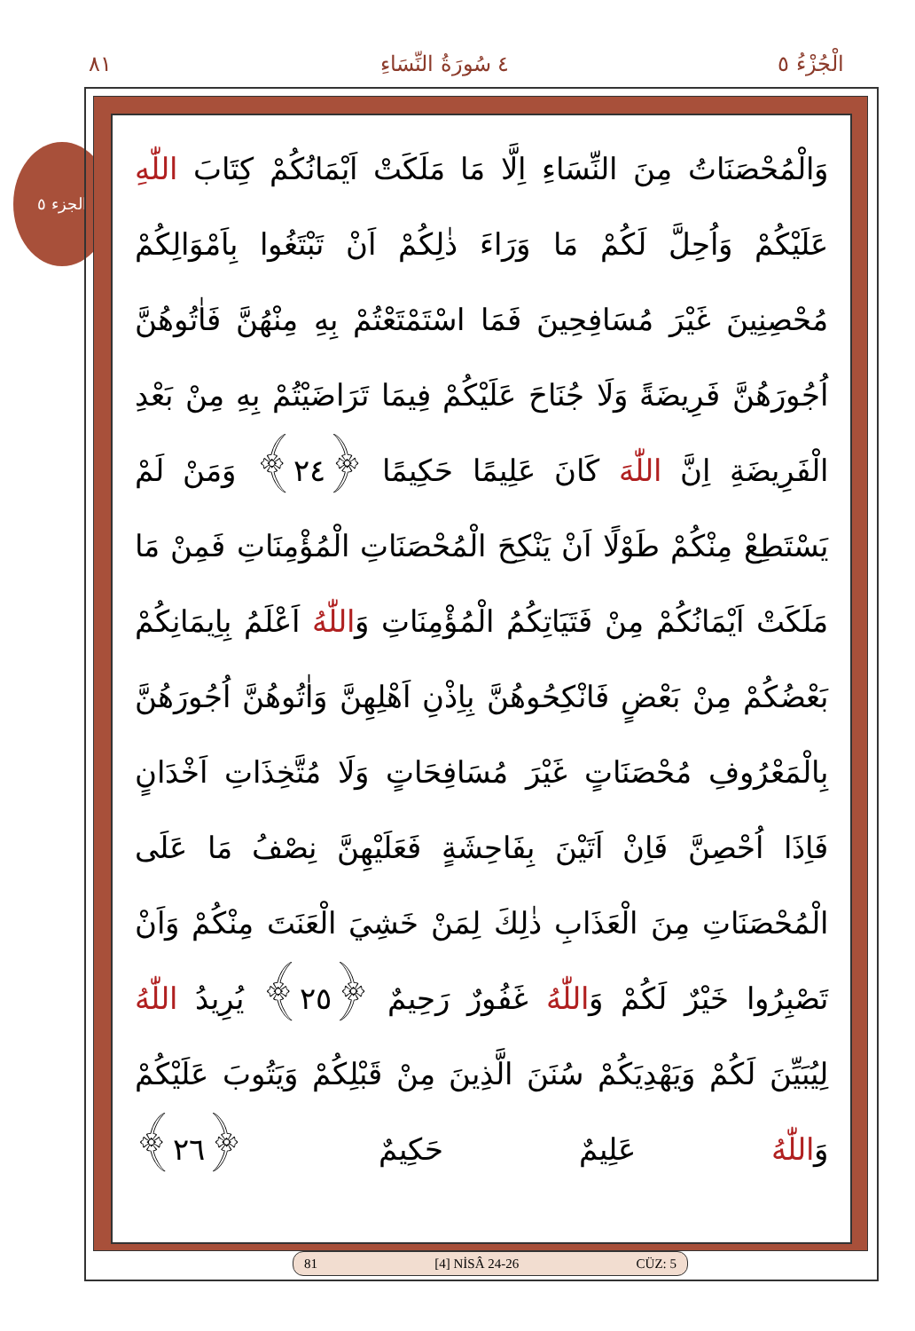٨١ ٤ سُورَةُ النِّسَاءِ الْجُزْءُ ٥
الجزء ٥
وَالْمُحْصَنَاتُ مِنَ النِّسَاءِ اِلَّا مَا مَلَكَتْ اَيْمَانُكُمْ كِتَابَ اللّٰهِ عَلَيْكُمْ وَاُحِلَّ لَكُمْ مَا وَرَاءَ ذٰلِكُمْ اَنْ تَبْتَغُوا بِاَمْوَالِكُمْ مُحْصِنِينَ غَيْرَ مُسَافِحِينَ فَمَا اسْتَمْتَعْتُمْ بِهِ مِنْهُنَّ فَاٰتُوهُنَّ اُجُورَهُنَّ فَرِيضَةً وَلَا جُنَاحَ عَلَيْكُمْ فِيمَا تَرَاضَيْتُمْ بِهِ مِنْ بَعْدِ الْفَرِيضَةِ اِنَّ اللّٰهَ كَانَ عَلِيمًا حَكِيمًا ﴿٢٤﴾ وَمَنْ لَمْ يَسْتَطِعْ مِنْكُمْ طَوْلًا اَنْ يَنْكِحَ الْمُحْصَنَاتِ الْمُؤْمِنَاتِ فَمِنْ مَا مَلَكَتْ اَيْمَانُكُمْ مِنْ فَتَيَاتِكُمُ الْمُؤْمِنَاتِ وَاللّٰهُ اَعْلَمُ بِاِيمَانِكُمْ بَعْضُكُمْ مِنْ بَعْضٍ فَانْكِحُوهُنَّ بِاِذْنِ اَهْلِهِنَّ وَاٰتُوهُنَّ اُجُورَهُنَّ بِالْمَعْرُوفِ مُحْصَنَاتٍ غَيْرَ مُسَافِحَاتٍ وَلَا مُتَّخِذَاتِ اَخْدَانٍ فَاِذَا اُحْصِنَّ فَاِنْ اَتَيْنَ بِفَاحِشَةٍ فَعَلَيْهِنَّ نِصْفُ مَا عَلَى الْمُحْصَنَاتِ مِنَ الْعَذَابِ ذٰلِكَ لِمَنْ خَشِيَ الْعَنَتَ مِنْكُمْ وَاَنْ تَصْبِرُوا خَيْرٌ لَكُمْ وَاللّٰهُ غَفُورٌ رَحِيمٌ ﴿٢٥﴾ يُرِيدُ اللّٰهُ لِيُبَيِّنَ لَكُمْ وَيَهْدِيَكُمْ سُنَنَ الَّذِينَ مِنْ قَبْلِكُمْ وَيَتُوبَ عَلَيْكُمْ وَاللّٰهُ عَلِيمٌ حَكِيمٌ ﴿٢٦﴾
81 [4] NİSÂ 24-26 CÜZ: 5